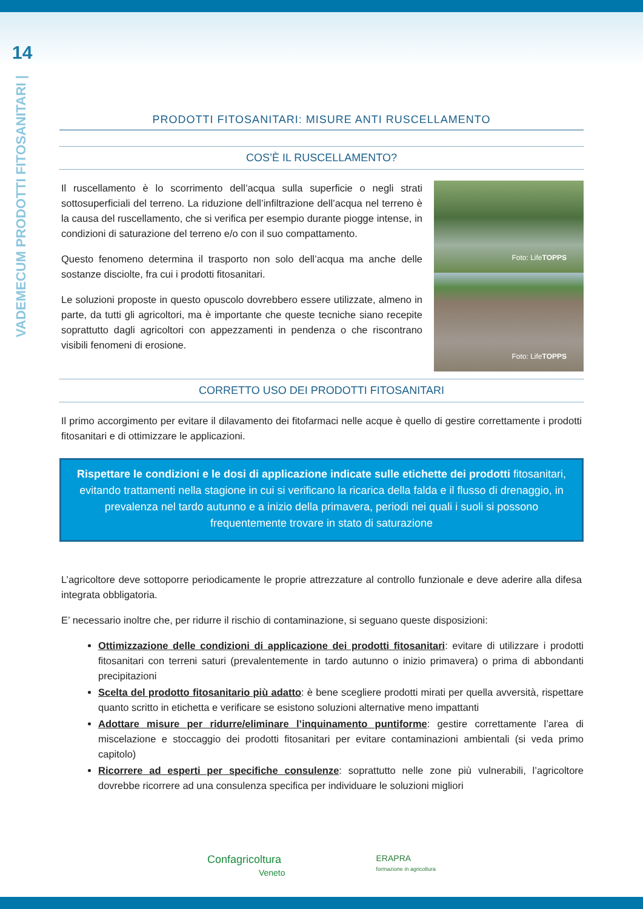14
VADEMECUM PRODOTTI FITOSANITARI |
PRODOTTI FITOSANITARI: MISURE ANTI RUSCELLAMENTO
COS’È IL RUSCELLAMENTO?
Il ruscellamento è lo scorrimento dell’acqua sulla superficie o negli strati sottosuperficiali del terreno. La riduzione dell’infiltrazione dell’acqua nel terreno è la causa del ruscellamento, che si verifica per esempio durante piogge intense, in condizioni di saturazione del terreno e/o con il suo compattamento.
Questo fenomeno determina il trasporto non solo dell’acqua ma anche delle sostanze disciolte, fra cui i prodotti fitosanitari.
Le soluzioni proposte in questo opuscolo dovrebbero essere utilizzate, almeno in parte, da tutti gli agricoltori, ma è importante che queste tecniche siano recepite soprattutto dagli agricoltori con appezzamenti in pendenza o che riscontrano visibili fenomeni di erosione.
Foto: Life TOPPS
Foto: Life TOPPS
CORRETTO USO DEI PRODOTTI FITOSANITARI
Il primo accorgimento per evitare il dilavamento dei fitofarmaci nelle acque è quello di gestire correttamente i prodotti fitosanitari e di ottimizzare le applicazioni.
Rispettare le condizioni e le dosi di applicazione indicate sulle etichette dei prodotti fitosanitari, evitando trattamenti nella stagione in cui si verificano la ricarica della falda e il flusso di drenaggio, in prevalenza nel tardo autunno e a inizio della primavera, periodi nei quali i suoli si possono frequentemente trovare in stato di saturazione
L’agricoltore deve sottoporre periodicamente le proprie attrezzature al controllo funzionale e deve aderire alla difesa integrata obbligatoria.
E’ necessario inoltre che, per ridurre il rischio di contaminazione, si seguano queste disposizioni:
Ottimizzazione delle condizioni di applicazione dei prodotti fitosanitari: evitare di utilizzare i prodotti fitosanitari con terreni saturi (prevalentemente in tardo autunno o inizio primavera) o prima di abbondanti precipitazioni
Scelta del prodotto fitosanitario più adatto: è bene scegliere prodotti mirati per quella avversità, rispettare quanto scritto in etichetta e verificare se esistono soluzioni alternative meno impattanti
Adottare misure per ridurre/eliminare l’inquinamento puntiforme: gestire correttamente l’area di miscelazione e stoccaggio dei prodotti fitosanitari per evitare contaminazioni ambientali (si veda primo capitolo)
Ricorrere ad esperti per specifiche consulenze: soprattutto nelle zone più vulnerabili, l’agricoltore dovrebbe ricorrere ad una consulenza specifica per individuare le soluzioni migliori
Confagricoltura
Veneto
ERAPRA
formazione in agricoltura